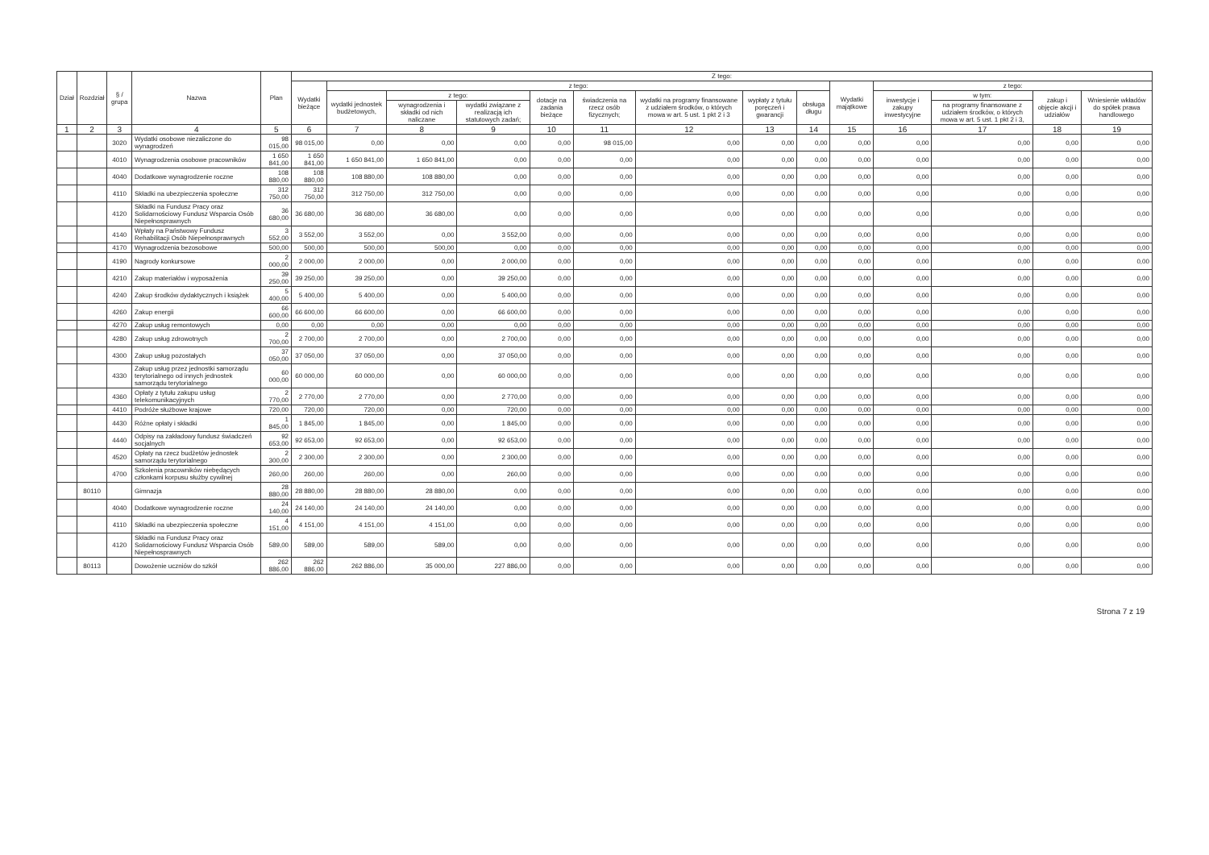| Dział | Rozdział | § / grupa | Nazwa | Plan | Z tego: | | | | | | | | | | | | | |
| --- | --- | --- | --- | --- | --- | --- | --- | --- | --- | --- | --- | --- | --- | --- | --- | --- | --- | --- |
| | | | | | Wydatki bieżące | z tego: | | | | | | | | Wydatki majątkowe | z tego: | | | |
| | | | | | | wydatki jednostek budżetowych, | z tego: | | dotacje na zadania bieżące | świadczenia na rzecz osób fizycznych; | wydatki na programy finansowane z udziałem środków, o których mowa w art. 5 ust. 1 pkt 2 i 3 | wypłaty z tytułu poręczeń i gwarancji | obsługa długu | | inwestycje i zakupy inwestycyjne | w tym: | zakup i objęcie akcji i udziałów | Wniesienie wkładów do spółek prawa handlowego |
| | | | | | | | wynagrodzenia i składki od nich naliczane | wydatki związane z realizacją ich statutowych zadań; | | | | | | | | na programy finansowane z udziałem środków, o których mowa w art. 5 ust. 1 pkt 2 i 3, | | |
| 1 | 2 | 3 | 4 | 5 | 6 | 7 | 8 | 9 | 10 | 11 | 12 | 13 | 14 | 15 | 16 | 17 | 18 | 19 |
| | | 3020 | Wydatki osobowe niezaliczone do wynagrodzeń | 98 015,00 | 98 015,00 | 0,00 | 0,00 | 0,00 | 0,00 | 98 015,00 | 0,00 | 0,00 | 0,00 | 0,00 | 0,00 | 0,00 | 0,00 | 0,00 |
| | | 4010 | Wynagrodzenia osobowe pracowników | 1 650 841,00 | 1 650 841,00 | 1 650 841,00 | 1 650 841,00 | 0,00 | 0,00 | 0,00 | 0,00 | 0,00 | 0,00 | 0,00 | 0,00 | 0,00 | 0,00 | 0,00 |
| | | 4040 | Dodatkowe wynagrodzenie roczne | 108 880,00 | 108 880,00 | 108 880,00 | 108 880,00 | 0,00 | 0,00 | 0,00 | 0,00 | 0,00 | 0,00 | 0,00 | 0,00 | 0,00 | 0,00 | 0,00 |
| | | 4110 | Składki na ubezpieczenia społeczne | 312 750,00 | 312 750,00 | 312 750,00 | 312 750,00 | 0,00 | 0,00 | 0,00 | 0,00 | 0,00 | 0,00 | 0,00 | 0,00 | 0,00 | 0,00 | 0,00 |
| | | 4120 | Składki na Fundusz Pracy oraz Solidarnościowy Fundusz Wsparcia Osób Niepełnosprawnych | 36 680,00 | 36 680,00 | 36 680,00 | 36 680,00 | 0,00 | 0,00 | 0,00 | 0,00 | 0,00 | 0,00 | 0,00 | 0,00 | 0,00 | 0,00 | 0,00 |
| | | 4140 | Wpłaty na Państwowy Fundusz Rehabilitacji Osób Niepełnosprawnych | 3 552,00 | 3 552,00 | 3 552,00 | 0,00 | 3 552,00 | 0,00 | 0,00 | 0,00 | 0,00 | 0,00 | 0,00 | 0,00 | 0,00 | 0,00 | 0,00 |
| | | 4170 | Wynagrodzenia bezosobowe | 500,00 | 500,00 | 500,00 | 500,00 | 0,00 | 0,00 | 0,00 | 0,00 | 0,00 | 0,00 | 0,00 | 0,00 | 0,00 | 0,00 | 0,00 |
| | | 4190 | Nagrody konkursowe | 2 000,00 | 2 000,00 | 2 000,00 | 0,00 | 2 000,00 | 0,00 | 0,00 | 0,00 | 0,00 | 0,00 | 0,00 | 0,00 | 0,00 | 0,00 | 0,00 |
| | | 4210 | Zakup materiałów i wyposażenia | 39 250,00 | 39 250,00 | 39 250,00 | 0,00 | 39 250,00 | 0,00 | 0,00 | 0,00 | 0,00 | 0,00 | 0,00 | 0,00 | 0,00 | 0,00 | 0,00 |
| | | 4240 | Zakup środków dydaktycznych i książek | 5 400,00 | 5 400,00 | 5 400,00 | 0,00 | 5 400,00 | 0,00 | 0,00 | 0,00 | 0,00 | 0,00 | 0,00 | 0,00 | 0,00 | 0,00 | 0,00 |
| | | 4260 | Zakup energii | 66 600,00 | 66 600,00 | 66 600,00 | 0,00 | 66 600,00 | 0,00 | 0,00 | 0,00 | 0,00 | 0,00 | 0,00 | 0,00 | 0,00 | 0,00 | 0,00 |
| | | 4270 | Zakup usług remontowych | 0,00 | 0,00 | 0,00 | 0,00 | 0,00 | 0,00 | 0,00 | 0,00 | 0,00 | 0,00 | 0,00 | 0,00 | 0,00 | 0,00 | 0,00 |
| | | 4280 | Zakup usług zdrowotnych | 2 700,00 | 2 700,00 | 2 700,00 | 0,00 | 2 700,00 | 0,00 | 0,00 | 0,00 | 0,00 | 0,00 | 0,00 | 0,00 | 0,00 | 0,00 | 0,00 |
| | | 4300 | Zakup usług pozostałych | 37 050,00 | 37 050,00 | 37 050,00 | 0,00 | 37 050,00 | 0,00 | 0,00 | 0,00 | 0,00 | 0,00 | 0,00 | 0,00 | 0,00 | 0,00 | 0,00 |
| | | 4330 | Zakup usług przez jednostki samorządu terytorialnego od innych jednostek samorządu terytorialnego | 60 000,00 | 60 000,00 | 60 000,00 | 0,00 | 60 000,00 | 0,00 | 0,00 | 0,00 | 0,00 | 0,00 | 0,00 | 0,00 | 0,00 | 0,00 | 0,00 |
| | | 4360 | Opłaty z tytułu zakupu usług telekomunikacyjnych | 2 770,00 | 2 770,00 | 2 770,00 | 0,00 | 2 770,00 | 0,00 | 0,00 | 0,00 | 0,00 | 0,00 | 0,00 | 0,00 | 0,00 | 0,00 | 0,00 |
| | | 4410 | Podróże służbowe krajowe | 720,00 | 720,00 | 720,00 | 0,00 | 720,00 | 0,00 | 0,00 | 0,00 | 0,00 | 0,00 | 0,00 | 0,00 | 0,00 | 0,00 | 0,00 |
| | | 4430 | Różne opłaty i składki | 1 845,00 | 1 845,00 | 1 845,00 | 0,00 | 1 845,00 | 0,00 | 0,00 | 0,00 | 0,00 | 0,00 | 0,00 | 0,00 | 0,00 | 0,00 | 0,00 |
| | | 4440 | Odpisy na zakładowy fundusz świadczeń socjalnych | 92 653,00 | 92 653,00 | 92 653,00 | 0,00 | 92 653,00 | 0,00 | 0,00 | 0,00 | 0,00 | 0,00 | 0,00 | 0,00 | 0,00 | 0,00 | 0,00 |
| | | 4520 | Opłaty na rzecz budżetów jednostek samorządu terytorialnego | 2 300,00 | 2 300,00 | 2 300,00 | 0,00 | 2 300,00 | 0,00 | 0,00 | 0,00 | 0,00 | 0,00 | 0,00 | 0,00 | 0,00 | 0,00 | 0,00 |
| | | 4700 | Szkolenia pracowników niebędących członkami korpusu służby cywilnej | 260,00 | 260,00 | 260,00 | 0,00 | 260,00 | 0,00 | 0,00 | 0,00 | 0,00 | 0,00 | 0,00 | 0,00 | 0,00 | 0,00 | 0,00 |
| | 80110 | | Gimnazja | 28 880,00 | 28 880,00 | 28 880,00 | 28 880,00 | 0,00 | 0,00 | 0,00 | 0,00 | 0,00 | 0,00 | 0,00 | 0,00 | 0,00 | 0,00 | 0,00 |
| | | 4040 | Dodatkowe wynagrodzenie roczne | 24 140,00 | 24 140,00 | 24 140,00 | 24 140,00 | 0,00 | 0,00 | 0,00 | 0,00 | 0,00 | 0,00 | 0,00 | 0,00 | 0,00 | 0,00 | 0,00 |
| | | 4110 | Składki na ubezpieczenia społeczne | 4 151,00 | 4 151,00 | 4 151,00 | 4 151,00 | 0,00 | 0,00 | 0,00 | 0,00 | 0,00 | 0,00 | 0,00 | 0,00 | 0,00 | 0,00 | 0,00 |
| | | 4120 | Składki na Fundusz Pracy oraz Solidarnościowy Fundusz Wsparcia Osób Niepełnosprawnych | 589,00 | 589,00 | 589,00 | 589,00 | 0,00 | 0,00 | 0,00 | 0,00 | 0,00 | 0,00 | 0,00 | 0,00 | 0,00 | 0,00 | 0,00 |
| | 80113 | | Dowożenie uczniów do szkół | 262 886,00 | 262 886,00 | 262 886,00 | 35 000,00 | 227 886,00 | 0,00 | 0,00 | 0,00 | 0,00 | 0,00 | 0,00 | 0,00 | 0,00 | 0,00 | 0,00 |
Strona 7 z 19